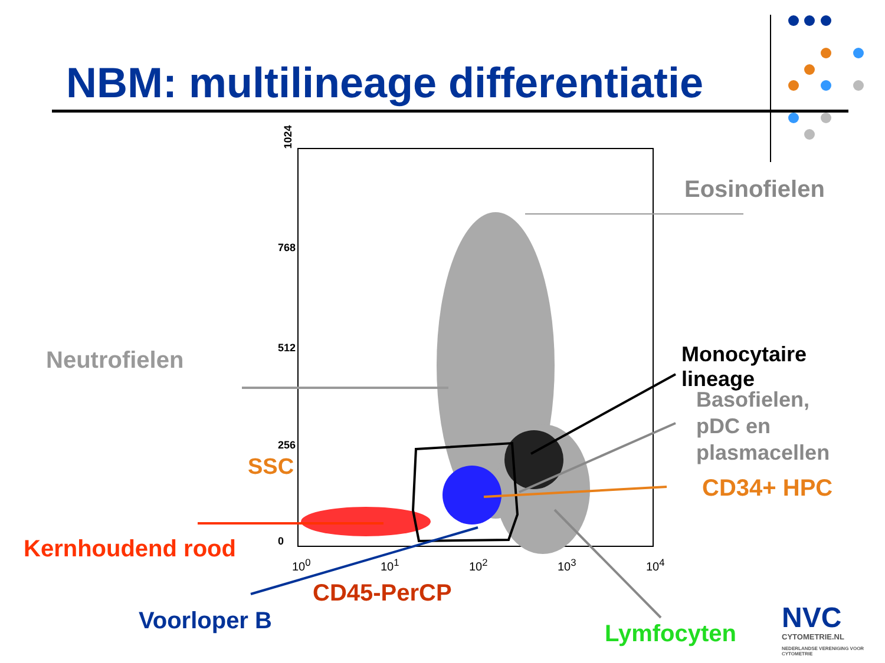NBM: multilineage differentiatie
1024
768
512
256
0
SSC
10<sup>0</sup> 10<sup>1</sup> 10<sup>2</sup> 10<sup>3</sup> 10<sup>4</sup>
Eosinofielen
Neutrofielen Monocytaire lineage
Basofielen,
pDC en
plasmacellen
CD34+ HPC
Kernhoudend rood
CD45-PerCP
Voorloper B Lymfocyten NVC
CYTOMETRIE.NL
NEDERLANDSE VERENIGING VOOR CYTOMETRIE